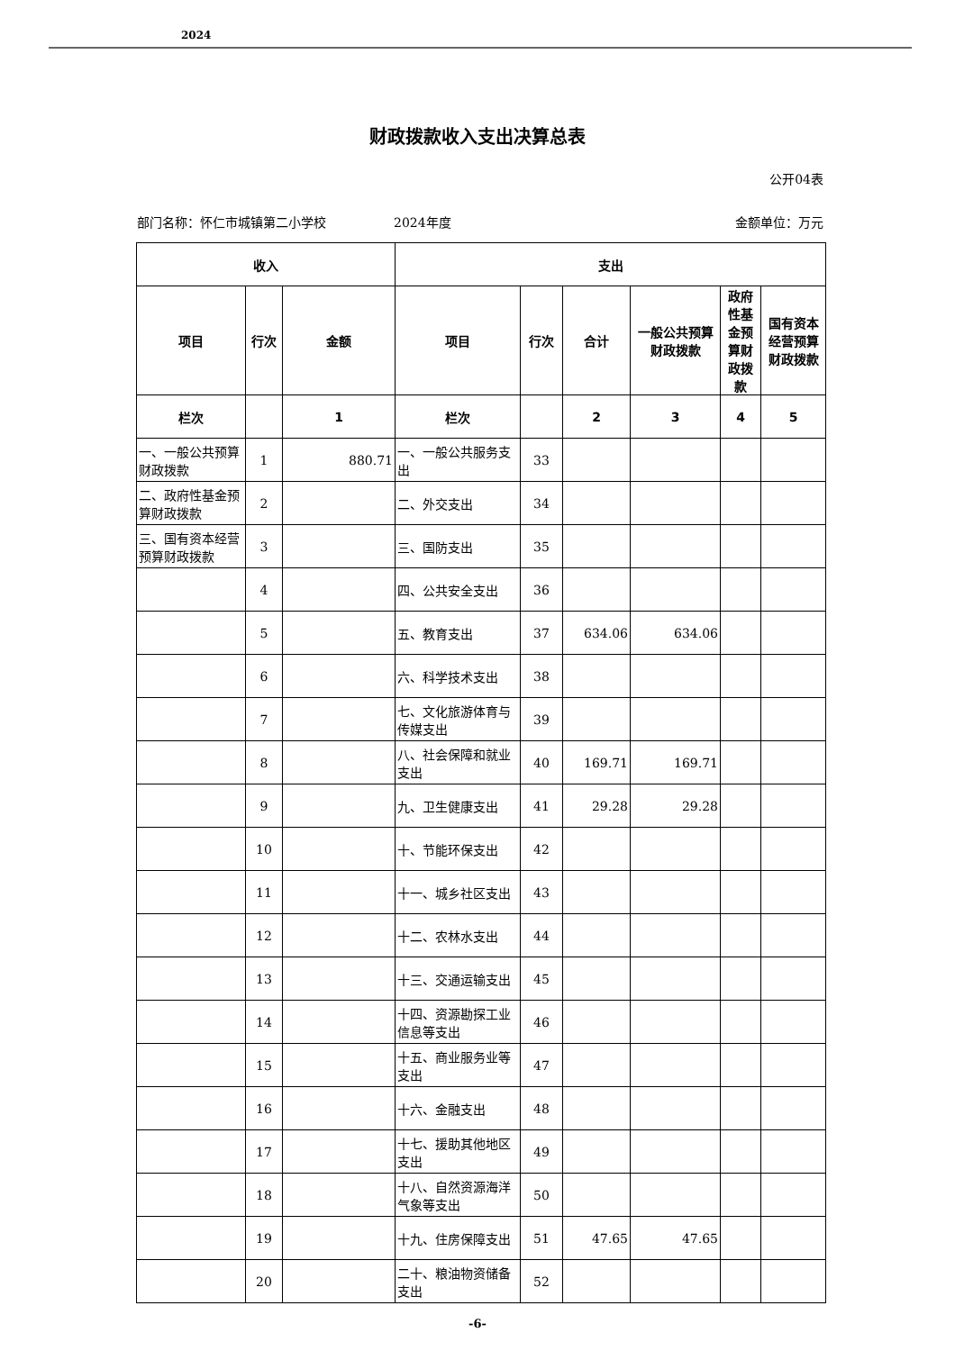2024
财政拨款收入支出决算总表
公开04表
部门名称：怀仁市城镇第二小学校 2024年度 金额单位：万元
| 收入 | | | 支出 | | | | | |
| --- | --- | --- | --- | --- | --- | --- | --- | --- |
| 项目 | 行次 | 金额 | 项目 | 行次 | 合计 | 一般公共预算财政拨款 | 政府性基金预算财政拨款 | 国有资本经营预算财政拨款 |
| 栏次 | | 1 | 栏次 | | 2 | 3 | 4 | 5 |
| 一、一般公共预算财政拨款 | 1 | 880.71 | 一、一般公共服务支出 | 33 | | | | |
| 二、政府性基金预算财政拨款 | 2 | | 二、外交支出 | 34 | | | | |
| 三、国有资本经营预算财政拨款 | 3 | | 三、国防支出 | 35 | | | | |
| | 4 | | 四、公共安全支出 | 36 | | | | |
| | 5 | | 五、教育支出 | 37 | 634.06 | 634.06 | | |
| | 6 | | 六、科学技术支出 | 38 | | | | |
| | 7 | | 七、文化旅游体育与传媒支出 | 39 | | | | |
| | 8 | | 八、社会保障和就业支出 | 40 | 169.71 | 169.71 | | |
| | 9 | | 九、卫生健康支出 | 41 | 29.28 | 29.28 | | |
| | 10 | | 十、节能环保支出 | 42 | | | | |
| | 11 | | 十一、城乡社区支出 | 43 | | | | |
| | 12 | | 十二、农林水支出 | 44 | | | | |
| | 13 | | 十三、交通运输支出 | 45 | | | | |
| | 14 | | 十四、资源勘探工业信息等支出 | 46 | | | | |
| | 15 | | 十五、商业服务业等支出 | 47 | | | | |
| | 16 | | 十六、金融支出 | 48 | | | | |
| | 17 | | 十七、援助其他地区支出 | 49 | | | | |
| | 18 | | 十八、自然资源海洋气象等支出 | 50 | | | | |
| | 19 | | 十九、住房保障支出 | 51 | 47.65 | 47.65 | | |
| | 20 | | 二十、粮油物资储备支出 | 52 | | | | |
-6-